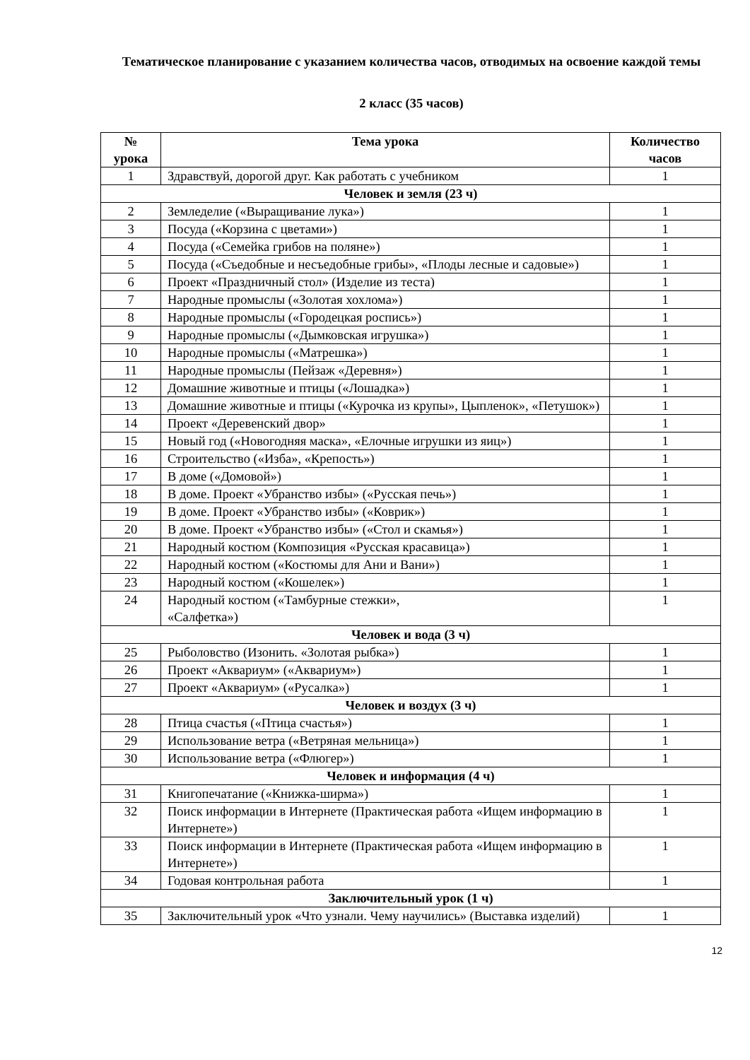Тематическое планирование с указанием количества часов, отводимых на освоение каждой темы
2 класс (35 часов)
| № урока | Тема урока | Количество часов |
| --- | --- | --- |
| 1 | Здравствуй, дорогой друг. Как работать с учебником | 1 |
| Человек и земля (23 ч) | | |
| 2 | Земледелие («Выращивание лука») | 1 |
| 3 | Посуда («Корзина с цветами») | 1 |
| 4 | Посуда («Семейка грибов на поляне») | 1 |
| 5 | Посуда («Съедобные и несъедобные грибы», «Плоды лесные и садовые») | 1 |
| 6 | Проект «Праздничный стол» (Изделие из теста) | 1 |
| 7 | Народные промыслы («Золотая хохлома») | 1 |
| 8 | Народные промыслы («Городецкая роспись») | 1 |
| 9 | Народные промыслы («Дымковская игрушка») | 1 |
| 10 | Народные промыслы («Матрешка») | 1 |
| 11 | Народные промыслы (Пейзаж «Деревня») | 1 |
| 12 | Домашние животные и птицы («Лошадка») | 1 |
| 13 | Домашние животные и птицы («Курочка из крупы», Цыпленок», «Петушок») | 1 |
| 14 | Проект «Деревенский двор» | 1 |
| 15 | Новый год («Новогодняя маска», «Елочные игрушки из яиц») | 1 |
| 16 | Строительство («Изба», «Крепость») | 1 |
| 17 | В доме («Домовой») | 1 |
| 18 | В доме. Проект «Убранство избы» («Русская печь») | 1 |
| 19 | В доме. Проект «Убранство избы» («Коврик») | 1 |
| 20 | В доме. Проект «Убранство избы» («Стол и скамья») | 1 |
| 21 | Народный костюм (Композиция «Русская красавица») | 1 |
| 22 | Народный костюм («Костюмы для Ани и Вани») | 1 |
| 23 | Народный костюм («Кошелек») | 1 |
| 24 | Народный костюм («Тамбурные стежки», «Салфетка») | 1 |
| Человек и вода (3 ч) | | |
| 25 | Рыболовство (Изонить. «Золотая рыбка») | 1 |
| 26 | Проект «Аквариум» («Аквариум») | 1 |
| 27 | Проект «Аквариум» («Русалка») | 1 |
| Человек и воздух (3 ч) | | |
| 28 | Птица счастья («Птица счастья») | 1 |
| 29 | Использование ветра («Ветряная мельница») | 1 |
| 30 | Использование ветра («Флюгер») | 1 |
| Человек и информация (4 ч) | | |
| 31 | Книгопечатание («Книжка-ширма») | 1 |
| 32 | Поиск информации в Интернете (Практическая работа «Ищем информацию в Интернете») | 1 |
| 33 | Поиск информации в Интернете (Практическая работа «Ищем информацию в Интернете») | 1 |
| 34 | Годовая контрольная работа | 1 |
| Заключительный урок (1 ч) | | |
| 35 | Заключительный урок «Что узнали. Чему научились» (Выставка изделий) | 1 |
12